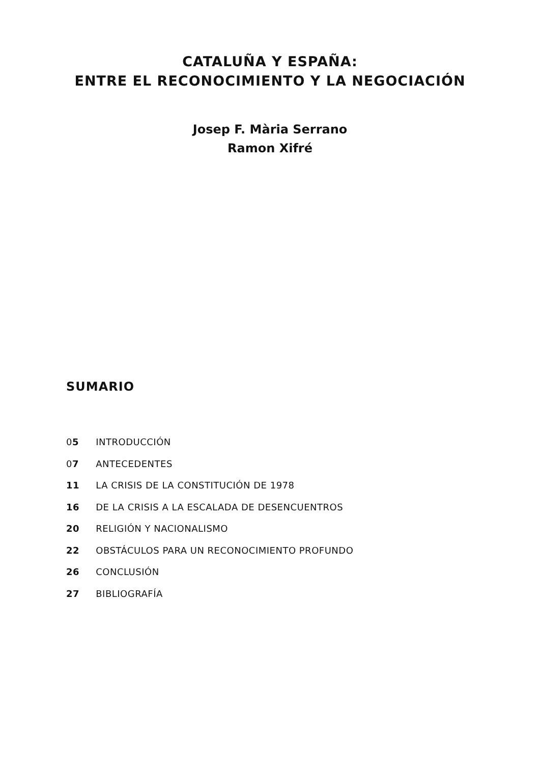CATALUÑA Y ESPAÑA:
ENTRE EL RECONOCIMIENTO Y LA NEGOCIACIÓN
Josep F. Mària Serrano
Ramon Xifré
SUMARIO
05 INTRODUCCIÓN
07 ANTECEDENTES
11 LA CRISIS DE LA CONSTITUCIÓN DE 1978
16 DE LA CRISIS A LA ESCALADA DE DESENCUENTROS
20 RELIGIÓN Y NACIONALISMO
22 OBSTÁCULOS PARA UN RECONOCIMIENTO PROFUNDO
26 CONCLUSIÓN
27 BIBLIOGRAFÍA